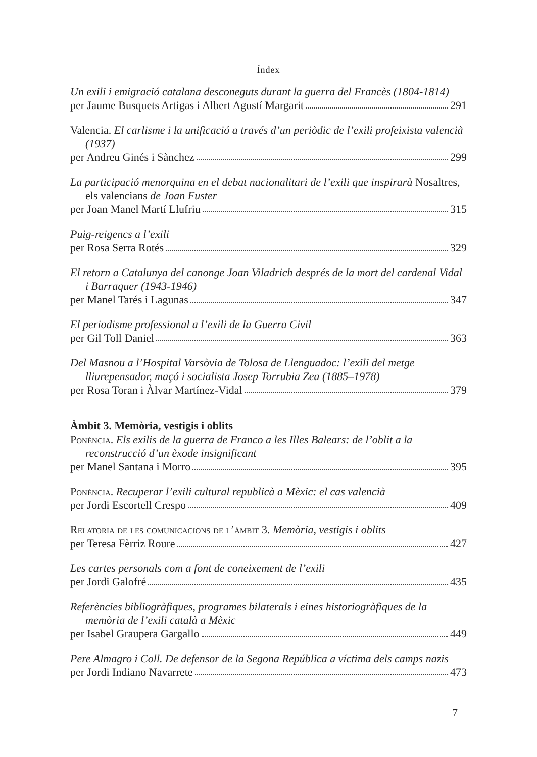Índex
Un exili i emigració catalana desconeguts durant la guerra del Francès (1804-1814)
per Jaume Busquets Artigas i Albert Agustí Margarit 291
Valencia. El carlisme i la unificació a través d’un periòdic de l’exili profeixista valencià (1937)
per Andreu Ginés i Sànchez 299
La participació menorquina en el debat nacionalitari de l’exili que inspirarà Nosaltres, els valencians de Joan Fuster
per Joan Manel Martí Llufriu 315
Puig-reigencs a l’exili
per Rosa Serra Rotés 329
El retorn a Catalunya del canonge Joan Viladrich després de la mort del cardenal Vidal i Barraquer (1943-1946)
per Manel Tarés i Lagunas 347
El periodisme professional a l’exili de la Guerra Civil
per Gil Toll Daniel 363
Del Masnou a l’Hospital Varsòvia de Tolosa de Llenguadoc: l’exili del metge lliurepensador, maçó i socialista Josep Torrubia Zea (1885–1978)
per Rosa Toran i Àlvar Martínez-Vidal 379
Àmbit 3. Memòria, vestigis i oblits
Ponència. Els exilis de la guerra de Franco a les Illes Balears: de l’oblit a la reconstrucció d’un èxode insignificant
per Manel Santana i Morro 395
Ponència. Recuperar l’exili cultural republicà a Mèxic: el cas valencià
per Jordi Escortell Crespo 409
Relatoria de les comunicacions de l’àmbit 3. Memòria, vestigis i oblits
per Teresa Fèrriz Roure 427
Les cartes personals com a font de coneixement de l’exili
per Jordi Galofré 435
Referències bibliogràfiques, programes bilaterals i eines historiogràfiques de la memòria de l’exili català a Mèxic
per Isabel Graupera Gargallo 449
Pere Almagro i Coll. De defensor de la Segona República a víctima dels camps nazis
per Jordi Indiano Navarrete 473
7